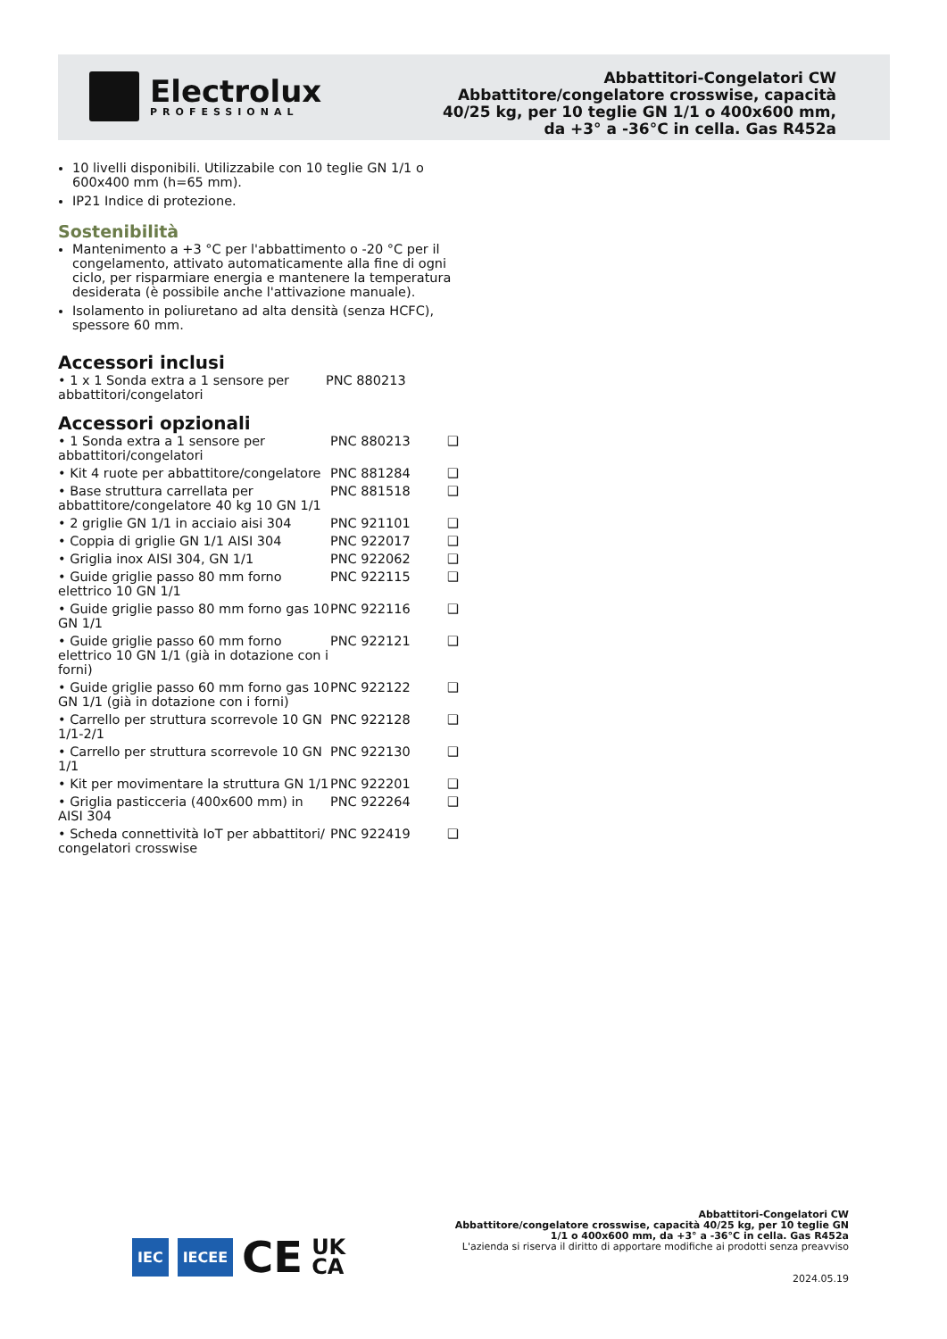Electrolux
PROFESSIONAL
Abbattitori-Congelatori CW
Abbattitore/congelatore crosswise, capacità
40/25 kg, per 10 teglie GN 1/1 o 400x600 mm,
da +3° a -36°C in cella. Gas R452a
10 livelli disponibili. Utilizzabile con 10 teglie GN 1/1 o 600x400 mm (h=65 mm).
IP21 Indice di protezione.
Sostenibilità
Mantenimento a +3 °C per l'abbattimento o -20 °C per il congelamento, attivato automaticamente alla fine di ogni ciclo, per risparmiare energia e mantenere la temperatura desiderata (è possibile anche l'attivazione manuale).
Isolamento in poliuretano ad alta densità (senza HCFC), spessore 60 mm.
Accessori inclusi
| • 1 x 1 Sonda extra a 1 sensore per abbattitori/congelatori | PNC 880213 |
Accessori opzionali
| • 1 Sonda extra a 1 sensore per abbattitori/congelatori | PNC 880213 | ❑ |
| • Kit 4 ruote per abbattitore/congelatore | PNC 881284 | ❑ |
| • Base struttura carrellata per abbattitore/congelatore 40 kg 10 GN 1/1 | PNC 881518 | ❑ |
| • 2 griglie GN 1/1 in acciaio aisi 304 | PNC 921101 | ❑ |
| • Coppia di griglie GN 1/1 AISI 304 | PNC 922017 | ❑ |
| • Griglia inox AISI 304, GN 1/1 | PNC 922062 | ❑ |
| • Guide griglie passo 80 mm forno elettrico 10 GN 1/1 | PNC 922115 | ❑ |
| • Guide griglie passo 80 mm forno gas 10 GN 1/1 | PNC 922116 | ❑ |
| • Guide griglie passo 60 mm forno elettrico 10 GN 1/1 (già in dotazione con i forni) | PNC 922121 | ❑ |
| • Guide griglie passo 60 mm forno gas 10 GN 1/1 (già in dotazione con i forni) | PNC 922122 | ❑ |
| • Carrello per struttura scorrevole 10 GN 1/1-2/1 | PNC 922128 | ❑ |
| • Carrello per struttura scorrevole 10 GN 1/1 | PNC 922130 | ❑ |
| • Kit per movimentare la struttura GN 1/1 | PNC 922201 | ❑ |
| • Griglia pasticceria (400x600 mm) in AISI 304 | PNC 922264 | ❑ |
| • Scheda connettività IoT per abbattitori/ congelatori crosswise | PNC 922419 | ❑ |
IEC IECEE CE UK
CA
Abbattitori-Congelatori CW
Abbattitore/congelatore crosswise, capacità 40/25 kg, per 10 teglie GN
1/1 o 400x600 mm, da +3° a -36°C in cella. Gas R452a
L'azienda si riserva il diritto di apportare modifiche ai prodotti senza preavviso
2024.05.19